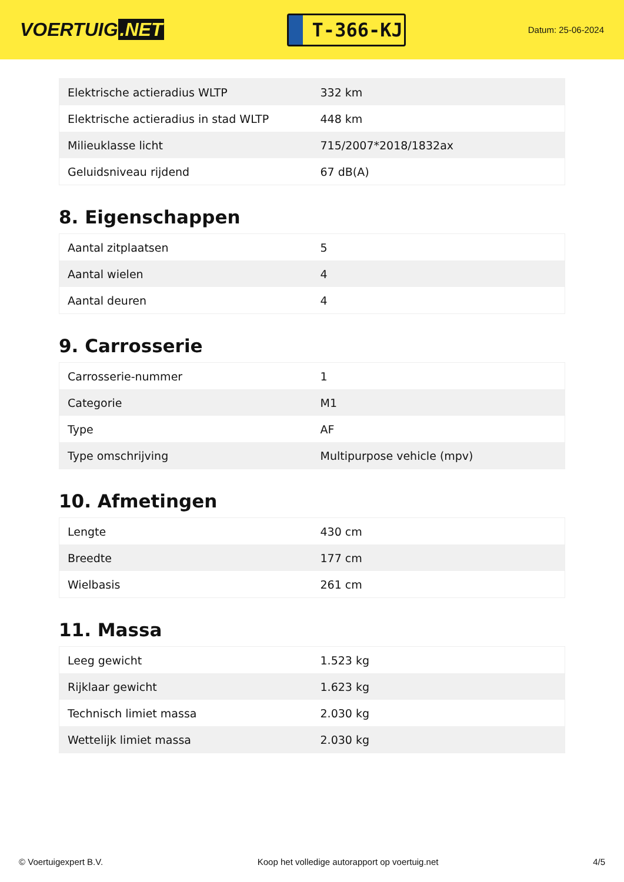VOERTUIG.NET
T-366-KJ
Datum: 25-06-2024
| Elektrische actieradius WLTP | 332 km |
| Elektrische actieradius in stad WLTP | 448 km |
| Milieuklasse licht | 715/2007*2018/1832ax |
| Geluidsniveau rijdend | 67 dB(A) |
8. Eigenschappen
| Aantal zitplaatsen | 5 |
| Aantal wielen | 4 |
| Aantal deuren | 4 |
9. Carrosserie
| Carrosserie-nummer | 1 |
| Categorie | M1 |
| Type | AF |
| Type omschrijving | Multipurpose vehicle (mpv) |
10. Afmetingen
| Lengte | 430 cm |
| Breedte | 177 cm |
| Wielbasis | 261 cm |
11. Massa
| Leeg gewicht | 1.523 kg |
| Rijklaar gewicht | 1.623 kg |
| Technisch limiet massa | 2.030 kg |
| Wettelijk limiet massa | 2.030 kg |
© Voertuigexpert B.V. Koop het volledige autorapport op voertuig.net 4/5